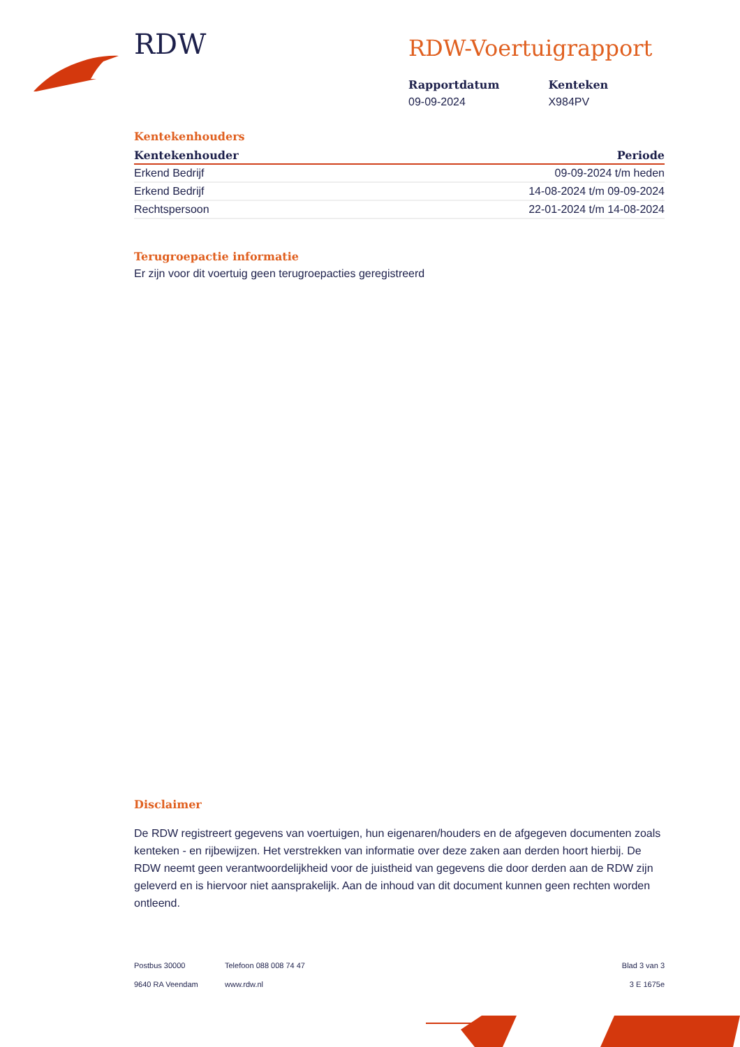RDW RDW-Voertuigrapport
Rapportdatum
09-09-2024
Kenteken
X984PV
Kentekenhouders
| Kentekenhouder | Periode |
| --- | --- |
| Erkend Bedrijf | 09-09-2024 t/m heden |
| Erkend Bedrijf | 14-08-2024 t/m 09-09-2024 |
| Rechtspersoon | 22-01-2024 t/m 14-08-2024 |
Terugroepactie informatie
Er zijn voor dit voertuig geen terugroepacties geregistreerd
Disclaimer
De RDW registreert gegevens van voertuigen, hun eigenaren/houders en de afgegeven documenten zoals kenteken - en rijbewijzen. Het verstrekken van informatie over deze zaken aan derden hoort hierbij. De RDW neemt geen verantwoordelijkheid voor de juistheid van gegevens die door derden aan de RDW zijn geleverd en is hiervoor niet aansprakelijk. Aan de inhoud van dit document kunnen geen rechten worden ontleend.
Postbus 30000
9640 RA Veendam
Telefoon 088 008 74 47
www.rdw.nl
Blad 3 van 3
3 E 1675e